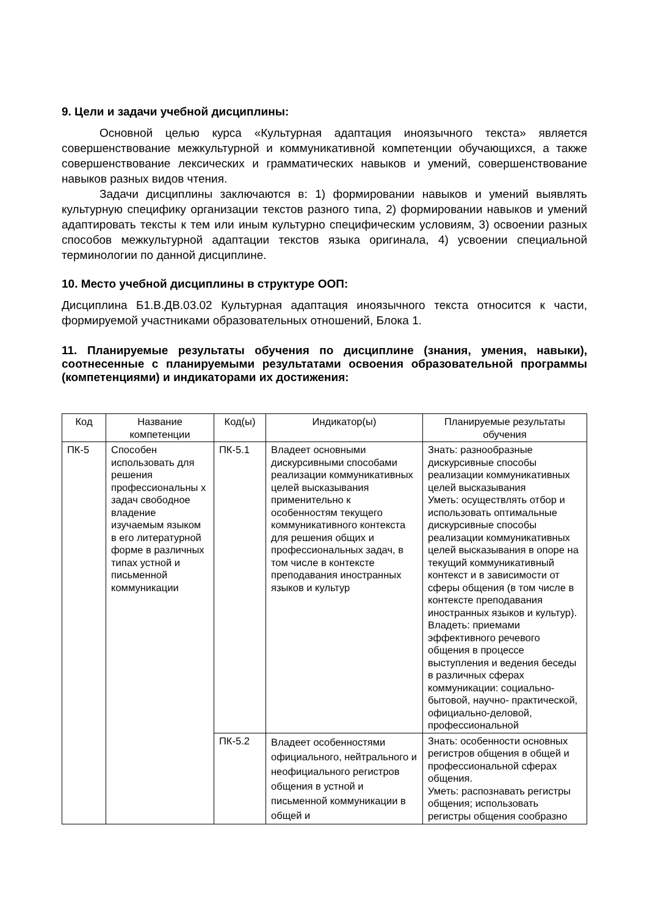9. Цели и задачи учебной дисциплины:
Основной целью курса «Культурная адаптация иноязычного текста» является совершенствование межкультурной и коммуникативной компетенции обучающихся, а также совершенствование лексических и грамматических навыков и умений, совершенствование навыков разных видов чтения.
Задачи дисциплины заключаются в: 1) формировании навыков и умений выявлять культурную специфику организации текстов разного типа, 2) формировании навыков и умений адаптировать тексты к тем или иным культурно специфическим условиям, 3) освоении разных способов межкультурной адаптации текстов языка оригинала, 4) усвоении специальной терминологии по данной дисциплине.
10. Место учебной дисциплины в структуре ООП:
Дисциплина Б1.В.ДВ.03.02 Культурная адаптация иноязычного текста относится к части, формируемой участниками образовательных отношений, Блока 1.
11. Планируемые результаты обучения по дисциплине (знания, умения, навыки), соотнесенные с планируемыми результатами освоения образовательной программы (компетенциями) и индикаторами их достижения:
| Код | Название компетенции | Код(ы) | Индикатор(ы) | Планируемые результаты обучения |
| --- | --- | --- | --- | --- |
| ПК-5 | Способен использовать для решения профессиональны х задач свободное владение изучаемым языком в его литературной форме в различных типах устной и письменной коммуникации | ПК-5.1 | Владеет основными дискурсивными способами реализации коммуникативных целей высказывания применительно к особенностям текущего коммуникативного контекста для решения общих и профессиональных задач, в том числе в контексте преподавания иностранных языков и культур | Знать: разнообразные дискурсивные способы реализации коммуникативных целей высказывания Уметь: осуществлять отбор и использовать оптимальные дискурсивные способы реализации коммуникативных целей высказывания в опоре на текущий коммуникативный контекст и в зависимости от сферы общения (в том числе в контексте преподавания иностранных языков и культур). Владеть: приемами эффективного речевого общения в процессе выступления и ведения беседы в различных сферах коммуникации: социально-бытовой, научно- практической, официально-деловой, профессиональной |
| | | ПК-5.2 | Владеет особенностями официального, нейтрального и неофициального регистров общения в устной и письменной коммуникации в общей и | Знать: особенности основных регистров общения в общей и профессиональной сферах общения. Уметь: распознавать регистры общения; использовать регистры общения сообразно |